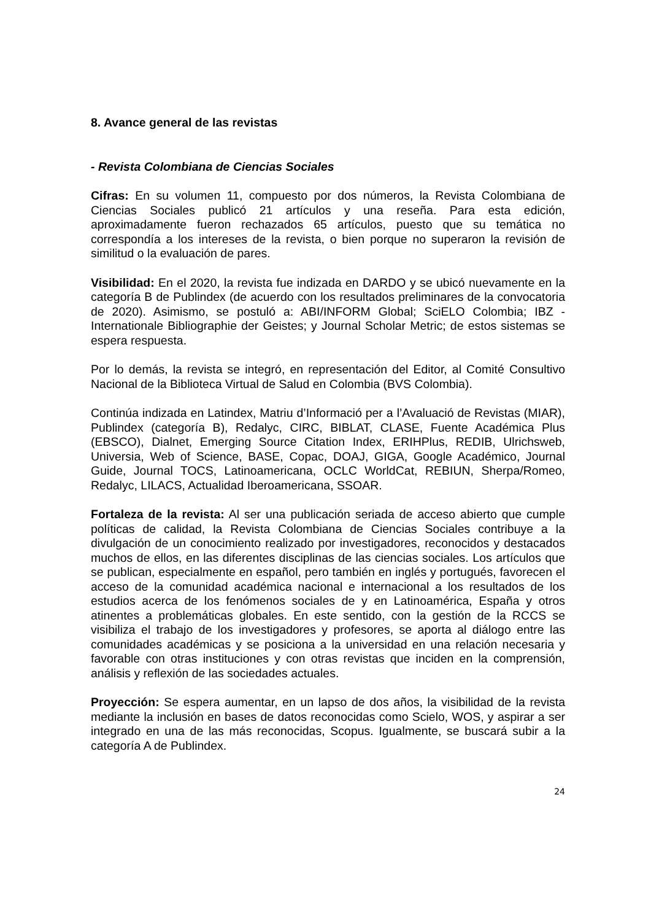8. Avance general de las revistas
- Revista Colombiana de Ciencias Sociales
Cifras: En su volumen 11, compuesto por dos números, la Revista Colombiana de Ciencias Sociales publicó 21 artículos y una reseña. Para esta edición, aproximadamente fueron rechazados 65 artículos, puesto que su temática no correspondía a los intereses de la revista, o bien porque no superaron la revisión de similitud o la evaluación de pares.
Visibilidad: En el 2020, la revista fue indizada en DARDO y se ubicó nuevamente en la categoría B de Publindex (de acuerdo con los resultados preliminares de la convocatoria de 2020). Asimismo, se postuló a: ABI/INFORM Global; SciELO Colombia; IBZ - Internationale Bibliographie der Geistes; y Journal Scholar Metric; de estos sistemas se espera respuesta.
Por lo demás, la revista se integró, en representación del Editor, al Comité Consultivo Nacional de la Biblioteca Virtual de Salud en Colombia (BVS Colombia).
Continúa indizada en Latindex, Matriu d’Informació per a l’Avaluació de Revistas (MIAR), Publindex (categoría B), Redalyc, CIRC, BIBLAT, CLASE, Fuente Académica Plus (EBSCO), Dialnet, Emerging Source Citation Index, ERIHPlus, REDIB, Ulrichsweb, Universia, Web of Science, BASE, Copac, DOAJ, GIGA, Google Académico, Journal Guide, Journal TOCS, Latinoamericana, OCLC WorldCat, REBIUN, Sherpa/Romeo, Redalyc, LILACS, Actualidad Iberoamericana, SSOAR.
Fortaleza de la revista: Al ser una publicación seriada de acceso abierto que cumple políticas de calidad, la Revista Colombiana de Ciencias Sociales contribuye a la divulgación de un conocimiento realizado por investigadores, reconocidos y destacados muchos de ellos, en las diferentes disciplinas de las ciencias sociales. Los artículos que se publican, especialmente en español, pero también en inglés y portugués, favorecen el acceso de la comunidad académica nacional e internacional a los resultados de los estudios acerca de los fenómenos sociales de y en Latinoamérica, España y otros atinentes a problemáticas globales. En este sentido, con la gestión de la RCCS se visibiliza el trabajo de los investigadores y profesores, se aporta al diálogo entre las comunidades académicas y se posiciona a la universidad en una relación necesaria y favorable con otras instituciones y con otras revistas que inciden en la comprensión, análisis y reflexión de las sociedades actuales.
Proyección: Se espera aumentar, en un lapso de dos años, la visibilidad de la revista mediante la inclusión en bases de datos reconocidas como Scielo, WOS, y aspirar a ser integrado en una de las más reconocidas, Scopus. Igualmente, se buscará subir a la categoría A de Publindex.
24